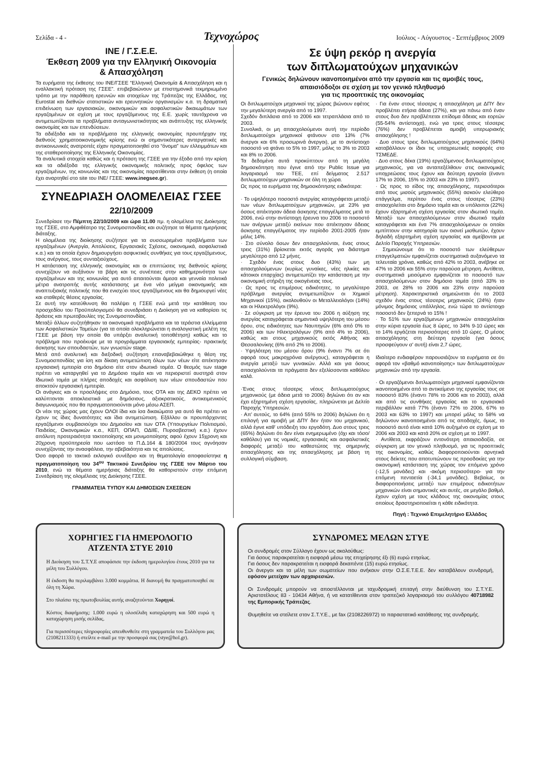Σελίδα - 4 - Τεχνοχώρος Ιούλιος - Αύγουστος - Σεπτέμβριος 2009
ΙΝΕ / Γ.Σ.Ε.Ε.
Έκθεση 2009 για την Ελληνική Οικονομία
& Απασχόληση
Τα ευρήματα της έκθεσης του ΙΝΕ/ΓΣΕΕ “Ελληνική Οικονομία & Απασχόληση και η εναλλακτική πρόταση της ΓΣΕΕ”. επιβεβαιώνουν με επιστημονικά τεκμηριωμένο τρόπο με την παράθεση ερευνών και στοιχείων της Τράπεζας της Ελλάδος, της Eurostat και διεθνών στατιστικών και ερευνητικών οργανισμών κ.α. τη δραματική επιδείνωση των εργασιακών, οικονομικών και ασφαλιστικών δικαιωμάτων των εργαζομένων σε σχέση με τους εργαζόμενους της Ε.Ε. χωρίς ταυτόχρονα να αντιμετωπίζονται τα προβλήματα ανταγωνιστικότητας και ανάπτυξης της ελληνικής οικονομίας και των επενδύσεων.
Τα αδιέξοδα και τα προβλήματα της ελληνικής οικονομίας προυπήρχαν της διεθνούς χρηματοοικονομικής κρίσης ενώ οι σημαντικότερες αντεργατικές και αντικοινωνικές ανατροπές είχαν πραγματοποιηθεί στο “όνομα” των ελλειμμάτων και της σταθεροποίησης της Ελληνικής Οικονομίας.
Τα αναλυτικά στοιχεία καθώς και η πρόταση της ΓΣΕΕ για την έξοδο από την κρίση και τα αδιέξοδα της ελληνικής οικονομικής πολιτικής προς όφελος των εργαζομένων, της κοινωνίας και της οικονομίας παρατίθενται στην έκθεση (η οποία έχει αναρτηθεί στο site του ΙΝΕ/ ΓΣΕΕ: www.inegsee.gr).
ΣΥΝΕΔΡΙΑΣΗ ΟΛΟΜΕΛΕΙΑΣ ΓΣΕΕ
22/10/2009
Συνεδρίασε την Πέμπτη 22/10/2009 και ώρα 11.00 πμ. η ολομέλεια της Διοίκησης της ΓΣΕΕ, στο Αμφιθέατρο της Συνομοσπονδίας και συζήτησε τα θέματα ημερήσιας διάταξης.
Η ολομέλεια της διοίκησης συζήτησε για τα συσσωρεμένα προβλήματα των εργαζομένων (Ανεργία, Απολύσεις, Εργασιακές Σχέσεις, οικονομικά, ασφαλιστικά κ.α.) και τα οποία έχουν δημιουργήσει ασφυκτικές συνθήκες για τους εργαζόμενους, τους ανέργους, τους συνταξιούχους.
Η κατάσταση της ελληνικής οικονομίας και οι επιπτώσεις της διεθνούς κρίσης συνεχίζουν να αυξάνουν τα βάρη και τις συνέπειες στην καθημερινότητα των εργαζομένων και της κοινωνίας για αυτό απαιτούνται άμεσα και γενναία πολιτικά μέτρα ανατροπής αυτής κατάστασης με ένα νέο μείγμα οικονομικής και αναπτυξιακής πολιτικής που θα ενισχύει τους εργαζόμενους και θα δημιουργεί νέες και σταθερές θέσεις εργασίας.
Σε αυτή την κατεύθυνση θα παλέψει η ΓΣΕΕ ενώ μετά την κατάθεση του προσχεδίου του Προϋπολογισμού θα συνεδριάσει η Διοίκηση για να καθορίσει τις δράσεις και πρωτοβουλίες της Συνομοσπονδίας.
Μεταξύ άλλων συζητήθηκαν τα οικονομικά προβλήματα και τα τεράστια ελλείμματα των Ασφαλιστικών Ταμείων (για τα οποία ολοκληρώνεται η αναλογιστική μελέτη της ΓΣΕΕ με βάση την οποία θα υπάρξει αναλυτική τοποθέτηση) καθώς και το πρόβλημα που προέκυψε με τα προγράμματα εργασιακής εμπειρίας- πρακτικής άσκησης των σπουδαστών, των γνωστών stage.
Μετά από αναλυτική και διεξοδική συζήτηση επαναβεβαιώθηκε η θέση της Συνομοσπονδίας για ίση και δίκαιη αντιμετώπιση όλων των νέων είτε απέκτησαν εργασιακή εμπειρία στο δημόσιο είτε στον ιδιωτικό τομέα. Ο θεσμός των stage πρέπει να καταργηθεί για το Δημόσιο τομέα και να περιοριστεί αυστηρά στον Ιδιωτικό τομέα με πλήρες αποδοχές και ασφάλιση των νέων σπουδαστών που αποκτούν εργασιακή εμπειρία.
Οι ανάγκες και οι προσλήψεις στο Δημόσιο, τους ΟΤΑ και της ΔΕΚΟ πρέπει να καλύπτονται αποκλειστικά με δημόσιους, αξιοκρατικούς, αντικειμενικούς διαγωνισμούς που θα πραγματοποιούνται μόνο μέσω ΑΣΕΠ.
Οι νέοι της χώρας μας έχουν ΟΛΟΙ ίδια και ίσα δικαιώματα για αυτό θα πρέπει να έχουν τις ίδιες δυνατότητες και ίδια αντιμετώπιση. Εξάλλου οι προυπάρχοντες εργαζόμενοι συμβασιούχοι του Δημοσίου και των ΟΤΑ (Υπουργείων Πολιτισμού, Παιδείας, Οικονομικών κ.α., ΚΕΠ, ΟΠΑΠ, ΟΔΙΙΕ, Πυροσβεστική κ.α.) έχουν απόλυτη προτεραιότητα τακτοποίησης και μονιμοποίησης αφού έχουν 15χρονη και 20χρονη προϋπηρεσία που ωστόσο τα Π.Δ.164 & 180/2004 τους αγνόησαν συνεχίζοντας την ανασφάλεια, την αβεβαιότητα και τις απολύσεις.
Όσο αφορά το τακτικό εκλογικό συνέδριο και τη θεματολογία αποφασίστηκε η πραγματοποίηση του 34<sup>ου</sup> Τακτικού Συνεδρίου της ΓΣΕΕ τον Μάρτιο του 2010, ενώ τα θέματα ημερήσιας διάταξης θα καθοριστούν στην επόμενη Συνεδρίαση της ολομέλειας της Διοίκησης ΓΣΕΕ.
ΓΡΑΜΜΑΤΕΙΑ ΤΥΠΟΥ ΚΑΙ ΔΗΜΟΣΙΩΝ ΣΧΕΣΕΩΝ
Σε ύψη ρεκόρ η ανεργία
των διπλωματούχων μηχανικών
Γενικώς δηλώνουν ικανοποιημένοι από την εργασία και τις αμοιβές τους,
απαισιόδοξοι σε σχέση με τον γενικό πληθυσμό
για τις προοπτικές της οικονομίας
Οι διπλωματούχοι μηχανικοί της χώρας βιώνουν εφέτος την μεγαλύτερη ανεργία από το 1997.
Σχεδόν διπλάσια από το 2006 και τετραπλάσια από το 2003.
Συνολικά, οι μη απασχολούμενοι αυτή την περίοδο διπλωματούχοι μηχανικοί φτάνουν στο 13% (7% άνεργοι και 6% προσωρινά άνεργοι), με το αντίστοιχο ποσοστό να φτάνει το 5% το 1997, μόλις το 3% το 2003 και 8% το 2006.
Τα δεδομένα αυτά προκύπτουν από τη μεγάλη δημοσκόπηση που έγινε από την Public Issue για λογαριασμό του ΤΕΕ, επί δείγματος 2.517 διπλωματούχων μηχανικών σε όλη τη χώρα.
Ως προς τα ευρήματα της δημοσκόπησης ειδικότερα:
· Το υψηλότερο ποσοστό ανεργίας καταγράφεται μεταξύ των νέων διπλωματούχων μηχανικών, με 23% για όσους απέκτησαν άδεια άσκησης επαγγέλματος μετά το 2006, ενώ στην αντίστοιχη έρευνα του 2006 το ποσοστό των ανέργων μεταξύ εκείνων που απέκτησαν άδειας άσκησης επαγγέλματος την περίοδο 2001-2005 ήταν μόλις 14%.
· Στο σύνολο όσων δεν απασχολούνται, ένας στους τρεις (31%) βρίσκεται εκτός αγοράς για διάστημα μεγαλύτερο από 12 μήνες.
· Σχεδόν ένας στους δυο (43%) των μη απασχολούμενων (κυρίως γυναίκες, νέες ηλικίες και κάτοικοι επαρχίας) αντιμετωπίζει την κατάσταση με την οικονομική στήριξη της οικογένειας τους.
· Ως προς τις επιμέρους ειδικότητες, το μεγαλύτερο πρόβλημα ανεργίας αντιμετωπίζουν οι Χημικοί Μηχανικοί (15%), ακολουθούν οι Μεταλλειολόγοι (14%) και οι Ηλεκτρολόγοι (9%).
· Σε σύγκριση με την έρευνα του 2006 η αύξηση της ανεργίας καταγράφεται σημαντικά υψηλότερη του μέσου όρου, στις ειδικότητες των Ναυπηγών (6% από 0% το 2006) και των Ηλεκτρολόγων (9% από 4% το 2006), καθώς και στους μηχανικούς εκτός Αθήνας και Θεσσαλονίκης (6% από 2% το 2006).
· Υψηλότερη του μέσου όρου (9% έναντι 7% σε ότι αφορά τους μακροχρόνια ανέργους), καταγράφεται η ανεργία μεταξύ των γυναικών. Αλλά και για όσους απασχολούνται τα πράγματα δεν εξελίσσονται καθόλου καλά.
·Ένας στους τέσσερις νέους διπλωματούχους μηχανικούς (με άδεια μετά το 2006) δηλώνει ότι αν και έχει εξηρτημένη σχέση εργασίας, πληρώνεται με Δελτίο Παροχής Υπηρεσιών.
· Απ' αυτούς, το 64% (από 55% το 2006) δηλώνει ότι η επιλογή για αμοιβή με ΔΠΥ δεν ήταν του μηχανικού, αλλά έγινε καθ' υπόδειξη του εργοδότη. Δυο στους τρεις (65%) δηλώνει ότι δεν είναι ενημερωμένο (όχι και τόσο/ καθόλου) για τις νομικές, εργασιακές και ασφαλιστικές διαφορές μεταξύ του καθεστώτος της σημερινής απασχόλησης και της απασχόλησης με βάση τη συλλογική σύμβαση.
· Για έναν στους τέσσερις η απασχόληση με ΔΠΥ δεν προβλέπει ετήσια άδεια (27%), και για πάνω από έναν στους δυο δεν προβλέπεται επίδομα άδειας και εορτών (55-54% αντίστοιχα), ενώ για τρεις στους τέσσερις (76%) δεν προβλέπεται αμοιβή υπερωριακής απασχόλησης !
· Δυο στους τρεις διπλωματούχους μηχανικούς (64%) καταβάλλουν οι ίδιοι τις υποχρεωτικές εισφορές στο ΤΣΜΕΔΕ.
· Δυο στους δέκα (19%) εργαζόμενους διπλωματούχους μηχανικούς, για να ανταπεξέλθουν στις οικονομικές υποχρεώσεις τους έχουν και δεύτερη εργασία (έναντι 17% το 2006, 15% το 2003 και 23% το 1997).
· Ως προς το είδος της απασχόλησης, περισσότεροι από τους μισούς μηχανικούς (55%) ασκούν ελεύθερο επάγγελμα, περίπου ένας στους τέσσερις (23%) απασχολείται στο δημόσιο τομέα και οι υπόλοιποι (22%) έχουν εξαρτημένη σχέση εργασίας στον ιδιωτικό τομέα. Μεταξύ των απασχολούμενων στον ιδιωτικό τομέα καταγράφεται και ένα 7% απασχολούμενων οι οποίοι εμπίπτουν στην κατηγορία των οιονεί μισθωτών, έχουν δηλαδή εξαρτημένη σχέση εργασίας και αμείβονται με Δελτίο Παροχής Υπηρεσιών.
· Σημειώνουμε ότι το ποσοστό των ελεύθερων επαγγελματιών εμφανίζεται συστηματικά αυξανόμενο τα τελευταία χρόνια, καθώς από 42% το 2003, ανέβηκε σε 47% το 2006 και 55% στην παρούσα μέτρηση. Αντίθετα, συστηματικά μειούμενο εμφανίζεται το ποσοστό των απασχολούμενων στον δημόσιο τομέα (από 33% το 2003, σε 28% το 2006 και 23% στην παρούσα μέτρηση). Χαρακτηριστικά σημειώνεται ότι το 2003 σχεδόν ένας στους τέσσερις μηχανικούς (24%) ήταν μόνιμος δημόσιος υπάλληλος, ενώ τώρα το αντίστοιχο ποσοστό δεν ξεπερνά το 15% !
· Το 51% των εργαζόμενων μηχανικών απασχολείται στην κύρια εργασία έως 8 ώρες, το 34% 9-10 ώρες και το 14% εργάζεται περισσότερες από 10 ώρες. Ο μέσος απασχόλησης στη δεύτερη εργασία (για όσους προσφεύγουν σ' αυτή) είναι 2,7 ώρες.
Ιδιαίτερο ενδιαφέρον παρουσιάζουν τα ευρήματα σε ότι αφορά τον «βαθμό ικανοποίησης» των διπλωματούχων μηχανικών από την εργασία.
· Οι εργαζόμενοι διπλωματούχοι μηχανικοί εμφανίζονται ικανοποιημένοι από το αντικείμενο της εργασίας τους σε ποσοστό 83% (έναντι 78% το 2006 και το 2003), αλλά και από τις συνθήκες εργασίας και το εργασιακό περιβάλλον κατά 77% (έναντι 72% το 2006, 67% το 2003 και 63% το 1997) και μπορεί μόλις το 58% να δηλώνουν ικανοποιημένοι από τις αποδοχές, όμως, το ποσοστό αυτό είναι κατά 10% αυξημένο σε σχέση με το 2006 και 2003 και κατά 20% σε σχέση με το 1997.
· Αντίθετα, εκφράζουν εντονότερη απαισιοδοξία, σε σύγκριση με τον γενικό πληθυσμό, για τις προοπτικές της οικονομίας, καθώς διαφοροποιούνται αρνητικά στους δείκτες που αποτυπώνουν τις προσδοκίες για την οικονομική κατάσταση της χώρας τον επόμενο χρόνο (-12,5 μονάδες) και -ακόμη περισσότερο- για την επόμενη πενταετία (-34,1 μονάδες). Βεβαίως, οι διαφοροποιήσεις μεταξύ των επιμέρους ειδικοτήτων μηχανικών είναι σημαντικές και αυτές, σε μεγάλο βαθμό, έχουν σχέση με τους κλάδους της οικονομίας στους οποίους δραστηριοποιείται η κάθε ειδικότητα.
Πηγή : Τεχνικό Επιμελητήριο Ελλάδος
ΧΟΡΗΓΙΕΣ ΓΙΑ ΗΜΕΡΟΛΟΓΙΟ
ΑΤΖΕΝΤΑ ΣΤΥΕ 2010
Η Διοίκηση του Σ.Τ.Υ.Ε αποφάσισε την έκδοση ημερολογίου έτους 2010 για τα μέλη του Συλλόγου.
Η έκδοση θα περιλαμβάνει 3.000 κομμάτια. Η διανομή θα πραγματοποιηθεί σε όλη τη Χώρα.
Στο πλαίσιο της πρωτοβουλίας αυτής αναζητούνται Χορηγοί.
Κόστος διαφήμισης: 1.000 ευρώ η ολοσέλιδη καταχώρηση και 500 ευρώ η καταχώρηση μισής σελίδας.
Για περισσότερες πληροφορίες απευθυνθείτε στη γραμματεία του Συλλόγου μας (2108211333) ή στείλτε e-mail με την προσφορά σας (stye@hol.gr).
ΣΥΝΔΡΟΜΕΣ ΜΕΛΩΝ ΣΤΥΕ
Οι συνδρομές στον Σύλλογο έχουν ως ακολούθως:
Για όσους παρακρατείται η εισφορά μέσω της επιχείρησης έξι (6) ευρώ ετησίως.
Για όσους δεν παρακρατείται η εισφορά δεκαπέντε (15) ευρώ ετησίως.
Οι άνεργοι και τα μέλη των σωματείων που ανήκουν στην Ο.Σ.Ε.Τ.Ε.Ε. δεν καταβάλουν συνδρομή, εφόσον μετείχαν των αρχαιρεσιών.
Οι Συνδρομές μπορούν να αποστέλλονται με ταχυδρομική επιταγή στην διεύθυνση του Σ.Τ.Υ.Ε. Αριστοτέλους 83 - 10434 Αθήνα, ή να κατατίθενται στον τραπεζικό λογαριασμό του συλλόγου 40718982 της Εμπορικής Τράπεζας.
Θυμηθείτε να στείλετε στον Σ.Τ.Υ.Ε., με fax (2108226972) το παραστατικό κατάθεσης της συνδρομής.